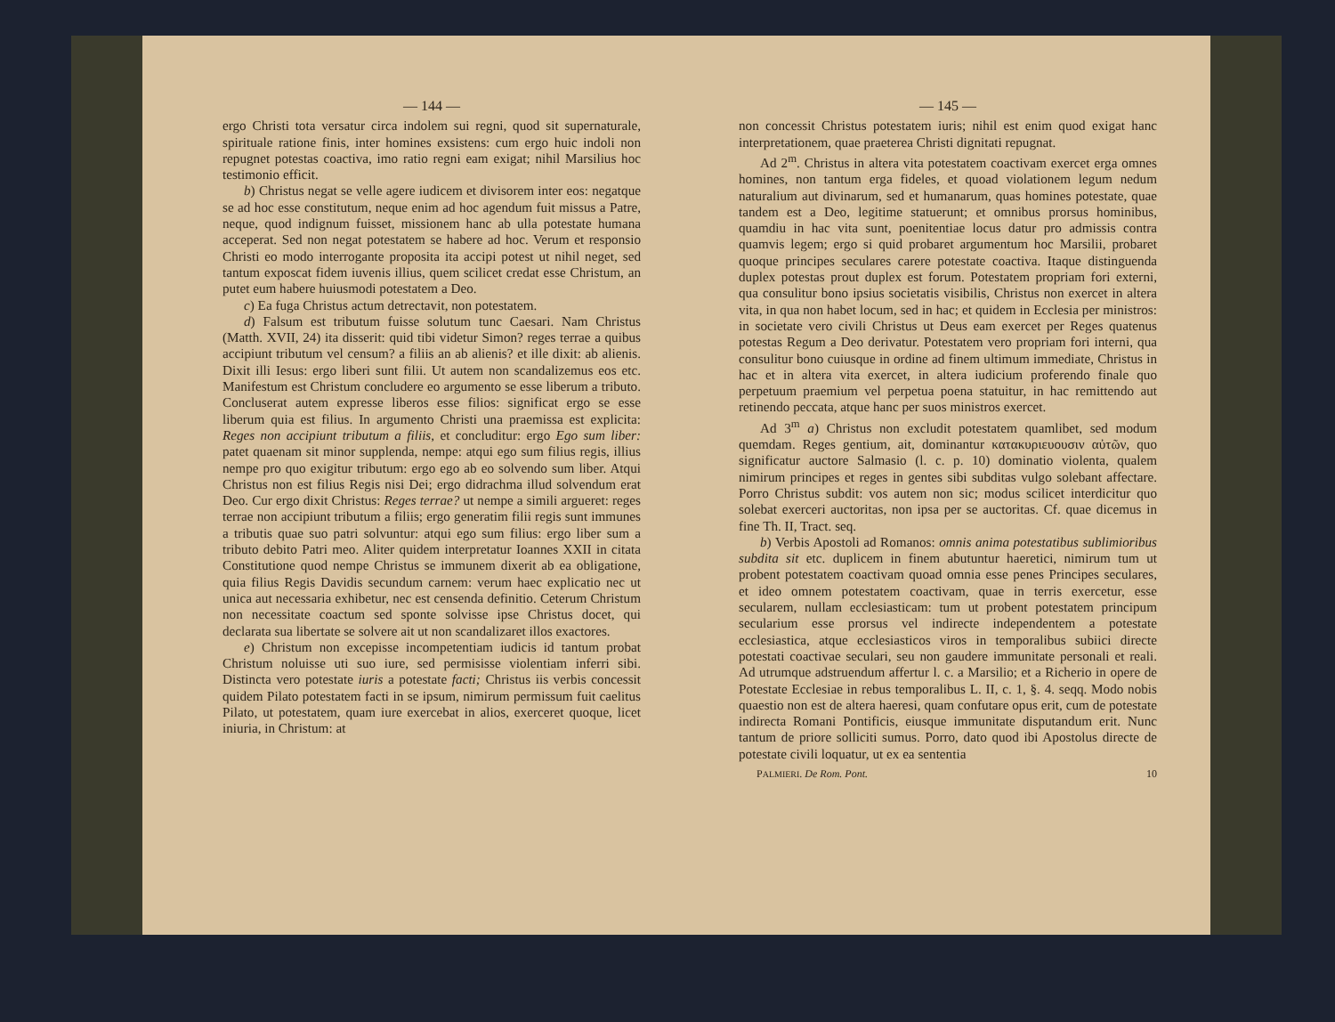— 144 —
ergo Christi tota versatur circa indolem sui regni, quod sit supernaturale, spirituale ratione finis, inter homines exsistens: cum ergo huic indoli non repugnet potestas coactiva, imo ratio regni eam exigat; nihil Marsilius hoc testimonio efficit.
b) Christus negat se velle agere iudicem et divisorem inter eos: negatque se ad hoc esse constitutum, neque enim ad hoc agendum fuit missus a Patre, neque, quod indignum fuisset, missionem hanc ab ulla potestate humana acceperat. Sed non negat potestatem se habere ad hoc. Verum et responsio Christi eo modo interrogante proposita ita accipi potest ut nihil neget, sed tantum exposcat fidem iuvenis illius, quem scilicet credat esse Christum, an putet eum habere huiusmodi potestatem a Deo.
c) Ea fuga Christus actum detrectavit, non potestatem.
d) Falsum est tributum fuisse solutum tunc Caesari. Nam Christus (Matth. XVII, 24) ita disserit: quid tibi videtur Simon? reges terrae a quibus accipiunt tributum vel censum? a filiis an ab alienis? et ille dixit: ab alienis. Dixit illi Iesus: ergo liberi sunt filii. Ut autem non scandalizemus eos etc. Manifestum est Christum concludere eo argumento se esse liberum a tributo. Concluserat autem expresse liberos esse filios: significat ergo se esse liberum quia est filius. In argumento Christi una praemissa est explicita: Reges non accipiunt tributum a filiis, et concluditur: ergo Ego sum liber: patet quaenam sit minor supplenda, nempe: atqui ego sum filius regis, illius nempe pro quo exigitur tributum: ergo ego ab eo solvendo sum liber. Atqui Christus non est filius Regis nisi Dei; ergo didrachma illud solvendum erat Deo. Cur ergo dixit Christus: Reges terrae? ut nempe a simili argueret: reges terrae non accipiunt tributum a filiis; ergo generatim filii regis sunt immunes a tributis quae suo patri solvuntur: atqui ego sum filius: ergo liber sum a tributo debito Patri meo. Aliter quidem interpretatur Ioannes XXII in citata Constitutione quod nempe Christus se immunem dixerit ab ea obligatione, quia filius Regis Davidis secundum carnem: verum haec explicatio nec ut unica aut necessaria exhibetur, nec est censenda definitio. Ceterum Christum non necessitate coactum sed sponte solvisse ipse Christus docet, qui declarata sua libertate se solvere ait ut non scandalizaret illos exactores.
e) Christum non excepisse incompetentiam iudicis id tantum probat Christum noluisse uti suo iure, sed permisisse violentiam inferri sibi. Distincta vero potestate iuris a potestate facti; Christus iis verbis concessit quidem Pilato potestatem facti in se ipsum, nimirum permissum fuit caelitus Pilato, ut potestatem, quam iure exercebat in alios, exerceret quoque, licet iniuria, in Christum: at
— 145 —
non concessit Christus potestatem iuris; nihil est enim quod exigat hanc interpretationem, quae praeterea Christi dignitati repugnat.
Ad 2<sup>m</sup>. Christus in altera vita potestatem coactivam exercet erga omnes homines, non tantum erga fideles, et quoad violationem legum nedum naturalium aut divinarum, sed et humanarum, quas homines potestate, quae tandem est a Deo, legitime statuerunt; et omnibus prorsus hominibus, quamdiu in hac vita sunt, poenitentiae locus datur pro admissis contra quamvis legem; ergo si quid probaret argumentum hoc Marsilii, probaret quoque principes seculares carere potestate coactiva. Itaque distinguenda duplex potestas prout duplex est forum. Potestatem propriam fori externi, qua consulitur bono ipsius societatis visibilis, Christus non exercet in altera vita, in qua non habet locum, sed in hac; et quidem in Ecclesia per ministros: in societate vero civili Christus ut Deus eam exercet per Reges quatenus potestas Regum a Deo derivatur. Potestatem vero propriam fori interni, qua consulitur bono cuiusque in ordine ad finem ultimum immediate, Christus in hac et in altera vita exercet, in altera iudicium proferendo finale quo perpetuum praemium vel perpetua poena statuitur, in hac remittendo aut retinendo peccata, atque hanc per suos ministros exercet.
Ad 3<sup>m</sup> a) Christus non excludit potestatem quamlibet, sed modum quemdam. Reges gentium, ait, dominantur κατακυριευουσιν αὐτῶν, quo significatur auctore Salmasio (l. c. p. 10) dominatio violenta, qualem nimirum principes et reges in gentes sibi subditas vulgo solebant affectare. Porro Christus subdit: vos autem non sic; modus scilicet interdicitur quo solebat exerceri auctoritas, non ipsa per se auctoritas. Cf. quae dicemus in fine Th. II, Tract. seq.
b) Verbis Apostoli ad Romanos: omnis anima potestatibus sublimioribus subdita sit etc. duplicem in finem abutuntur haeretici, nimirum tum ut probent potestatem coactivam quoad omnia esse penes Principes seculares, et ideo omnem potestatem coactivam, quae in terris exercetur, esse secularem, nullam ecclesiasticam: tum ut probent potestatem principum secularium esse prorsus vel indirecte independentem a potestate ecclesiastica, atque ecclesiasticos viros in temporalibus subiici directe potestati coactivae seculari, seu non gaudere immunitate personali et reali. Ad utrumque adstruendum affertur l. c. a Marsilio; et a Richerio in opere de Potestate Ecclesiae in rebus temporalibus L. II, c. 1, §. 4. seqq. Modo nobis quaestio non est de altera haeresi, quam confutare opus erit, cum de potestate indirecta Romani Pontificis, eiusque immunitate disputandum erit. Nunc tantum de priore solliciti sumus. Porro, dato quod ibi Apostolus directe de potestate civili loquatur, ut ex ea sententia
PALMIERI. De Rom. Pont. 10